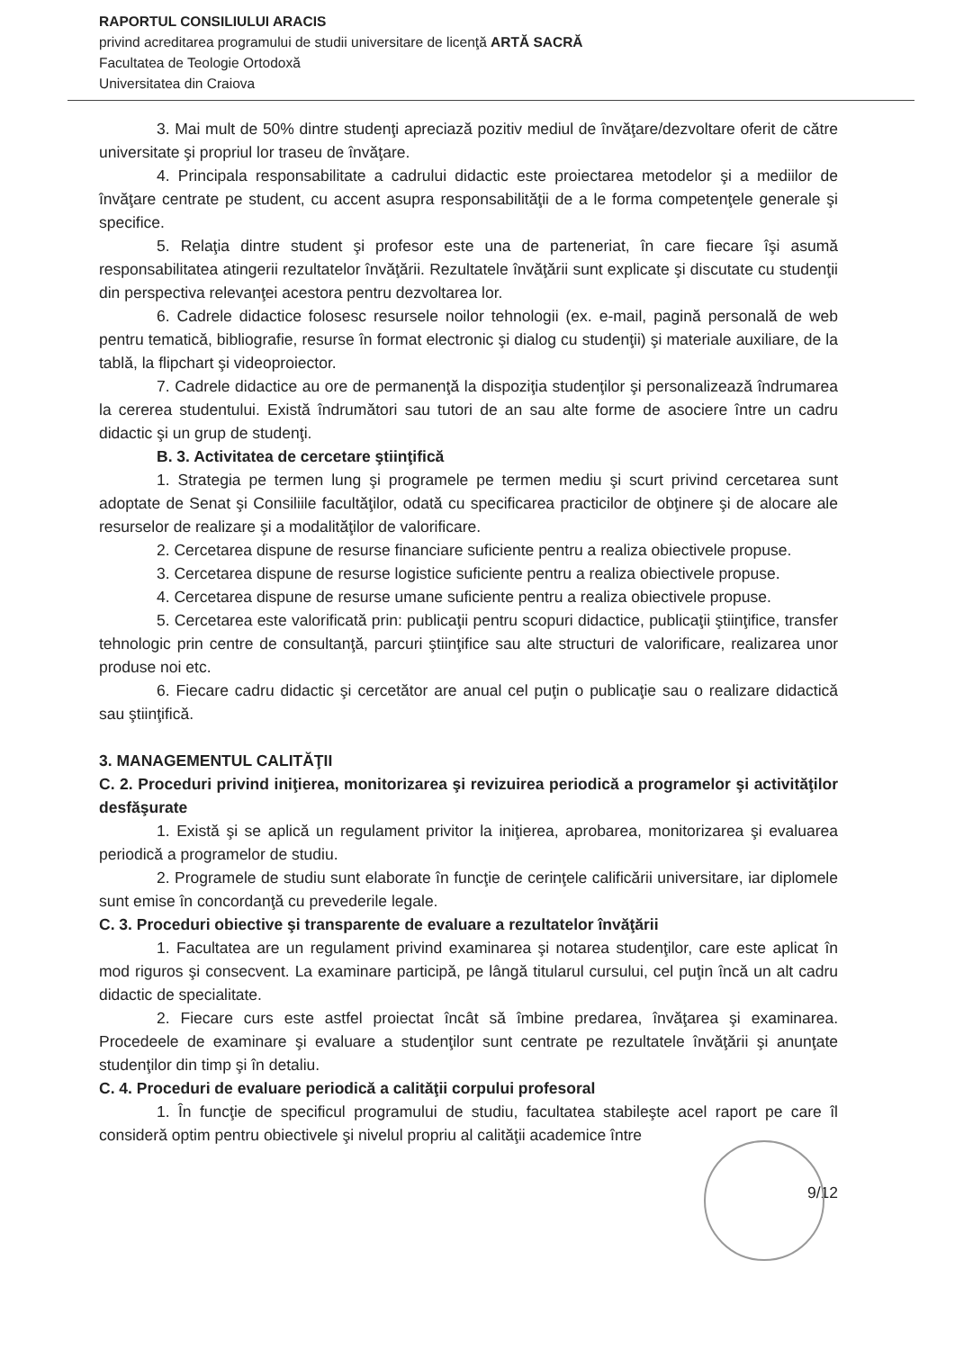RAPORTUL CONSILIULUI ARACIS
privind acreditarea programului de studii universitare de licenţă ARTĂ SACRĂ
Facultatea de Teologie Ortodoxă
Universitatea din Craiova
3. Mai mult de 50% dintre studenţi apreciază pozitiv mediul de învăţare/dezvoltare oferit de către universitate şi propriul lor traseu de învăţare.
4. Principala responsabilitate a cadrului didactic este proiectarea metodelor şi a mediilor de învăţare centrate pe student, cu accent asupra responsabilităţii de a le forma competenţele generale şi specifice.
5. Relaţia dintre student şi profesor este una de parteneriat, în care fiecare îşi asumă responsabilitatea atingerii rezultatelor învăţării. Rezultatele învăţării sunt explicate şi discutate cu studenţii din perspectiva relevanţei acestora pentru dezvoltarea lor.
6. Cadrele didactice folosesc resursele noilor tehnologii (ex. e-mail, pagină personală de web pentru tematică, bibliografie, resurse în format electronic şi dialog cu studenţii) şi materiale auxiliare, de la tablă, la flipchart şi videoproiector.
7. Cadrele didactice au ore de permanenţă la dispoziţia studenţilor şi personalizează îndrumarea la cererea studentului. Există îndrumători sau tutori de an sau alte forme de asociere între un cadru didactic şi un grup de studenţi.
B. 3. Activitatea de cercetare ştiinţifică
1. Strategia pe termen lung şi programele pe termen mediu şi scurt privind cercetarea sunt adoptate de Senat şi Consiliile facultăţilor, odată cu specificarea practicilor de obţinere şi de alocare ale resurselor de realizare şi a modalităţilor de valorificare.
2. Cercetarea dispune de resurse financiare suficiente pentru a realiza obiectivele propuse.
3. Cercetarea dispune de resurse logistice suficiente pentru a realiza obiectivele propuse.
4. Cercetarea dispune de resurse umane suficiente pentru a realiza obiectivele propuse.
5. Cercetarea este valorificată prin: publicaţii pentru scopuri didactice, publicaţii ştiinţifice, transfer tehnologic prin centre de consultanţă, parcuri ştiinţifice sau alte structuri de valorificare, realizarea unor produse noi etc.
6. Fiecare cadru didactic şi cercetător are anual cel puţin o publicaţie sau o realizare didactică sau ştiinţifică.
3. MANAGEMENTUL CALITĂŢII
C. 2. Proceduri privind iniţierea, monitorizarea şi revizuirea periodică a programelor şi activităţilor desfăşurate
1. Există şi se aplică un regulament privitor la iniţierea, aprobarea, monitorizarea şi evaluarea periodică a programelor de studiu.
2. Programele de studiu sunt elaborate în funcţie de cerinţele calificării universitare, iar diplomele sunt emise în concordanţă cu prevederile legale.
C. 3. Proceduri obiective şi transparente de evaluare a rezultatelor învăţării
1. Facultatea are un regulament privind examinarea şi notarea studenţilor, care este aplicat în mod riguros şi consecvent. La examinare participă, pe lângă titularul cursului, cel puţin încă un alt cadru didactic de specialitate.
2. Fiecare curs este astfel proiectat încât să îmbine predarea, învăţarea şi examinarea. Procedeele de examinare şi evaluare a studenţilor sunt centrate pe rezultatele învăţării şi anunţate studenţilor din timp şi în detaliu.
C. 4. Proceduri de evaluare periodică a calităţii corpului profesoral
1. În funcţie de specificul programului de studiu, facultatea stabileşte acel raport pe care îl consideră optim pentru obiectivele şi nivelul propriu al calităţii academice între
9/12